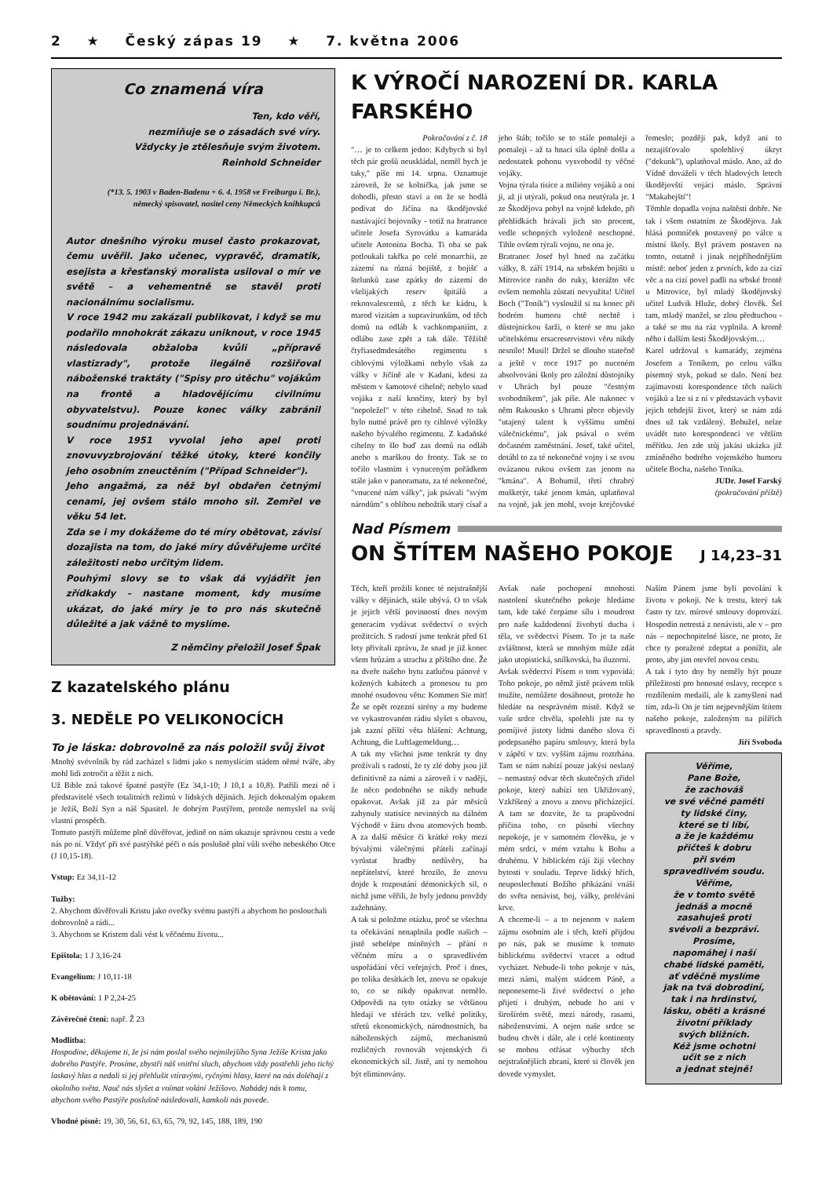2 ★ Český zápas 19 ★ 7. května 2006
Co znamená víra
Ten, kdo věří,
nezmiňuje se o zásadách své víry.
Vždycky je ztělesňuje svým životem.
Reinhold Schneider
(*13. 5. 1903 v Baden-Badenu + 6. 4. 1958 ve Freiburgu i. Br.),
německý spisovatel, nositel ceny Německých knihkupců
Autor dnešního výroku musel často prokazovat, čemu uvěřil. Jako učenec, vypravěč, dramatik, esejista a křesťanský moralista usiloval o mír ve světě – a vehementně se stavěl proti nacionálnímu socialismu.
V roce 1942 mu zakázali publikovat, i když se mu podařilo mnohokrát zákazu uniknout, v roce 1945 následovala obžaloba kvůli „přípravě vlastizrady", protože ilegálně rozšiřoval náboženské traktáty ("Spisy pro útěchu" vojákům na frontě a hladovějícímu civilnímu obyvatelstvu). Pouze konec války zabránil soudnímu projednávání.
V roce 1951 vyvolal jeho apel proti znovuvyzbrojování těžké útoky, které končily jeho osobním zneuctěním ("Případ Schneider").
Jeho angažmá, za něž byl obdařen četnými cenami, jej ovšem stálo mnoho sil. Zemřel ve věku 54 let.
Zda se i my dokážeme do té míry obětovat, závisí dozajista na tom, do jaké míry důvěřujeme určité záležitosti nebo určitým lidem.
Pouhými slovy se to však dá vyjádřit jen zřídkakdy – nastane moment, kdy musíme ukázat, do jaké míry je to pro nás skutečně důležité a jak vážně to myslíme.
Z němčiny přeložil Josef Špak
Z kazatelského plánu
3. NEDĚLE PO VELIKONOCÍCH
To je láska: dobrovolně za nás položil svůj život
Mnohý svévolník by rád zacházel s lidmi jako s nemyslícím stádem němé tváře, aby mohl lidi zotročit a těžit z nich.
Už Bible zná takové špatné pastýře (Ez 34,1-10; J 10,1 a 10,8). Patřili mezi ně i představitelé všech totalitních režimů v lidských dějinách. Jejich dokonalým opakem je Ježíš, Boží Syn a náš Spasitel. Je dobrým Pastýřem, protože nemyslel na svůj vlastní prospěch.
Tomuto pastýři můžeme plně důvěřovat, jedině on nám ukazuje správnou cestu a vede nás po ní. Vždyť při své pastýřské péči o nás poslušně plní vůli svého nebeského Otce (J 10,15-18).
Vstup: Ez 34,11-12
Tužby:
2. Abychom důvěřovali Kristu jako ovečky svému pastýři a abychom ho poslouchali dobrovolně a rádi...
3. Abychom se Kristem dali vést k věčnému životu...
Epištola: 1 J 3,16-24
Evangelium: J 10,11-18
K obětování: 1 P 2,24-25
Závěrečné čtení: např. Ž 23
Modlitba:
Hospodine, děkujeme ti, že jsi nám poslal svého nejmilejšího Syna Ježíše Krista jako dobrého Pastýře. Prosíme, zbystři náš vnitřní sluch, abychom vždy postřehli jeho tichý laskavý hlas a nedali si jej přehlušit vtíravými, ryčnými hlasy, které na nás doléhají z okolního světa. Nauč nás slyšet a vnímat volání Ježíšovo. Nabádej nás k tomu, abychom svého Pastýře poslušně následovali, kamkoli nás povede.
Vhodné písně: 19, 30, 56, 61, 63, 65, 79, 92, 145, 188, 189, 190
K VÝROČÍ NAROZENÍ DR. KARLA FARSKÉHO
Pokračování z č. 18
"… je to celkem jedno: Kdybych si byl těch pár grošů neuskládal, neměl bych je taky," píše mi 14. srpna. Oznamuje zároveň, že se kolnička, jak jsme se dohodli, přesto staví a on že se hodlá podívat do Jičína na škodějovské nastávající bojovníky - totiž na bratrance učitele Josefa Syrovátku a kamaráda učitele Antonína Bocha. Ti oba se pak potloukali takřka po celé monarchii, ze zázemí na různá bojiště, z bojišť a štelunků zase zpátky do zázemí do všelijakých reserv špitálů a rekonvalescentů, z těch ke kádru, k marod vizitám a supravírunkům, od těch domů na odláb k vachkompaniím, z odlábu zase zpět a tak dále. Těžiště čtyřiasedmdesátého regimentu s cihlovými výložkami nebylo však za války v Jičíně ale v Kadani, kdesi za městem v šamotové cihelně; nebylo snad vojáka z naší končiny, který by byl "nepoležel" v této cihelně. Snad to tak bylo nutné právě pro ty cihlové výložky našeho bývalého regimentu. Z kadaňské cihelny to šlo buď zas domů na odláb anebo s marškou do fronty. Tak se to točilo vlastním i vynuceným pořádkem stále jako v panoramatu, za té nekonečné, "vnucené nám války", jak psávali "svým národům" s oblibou nebožtík starý císař a jeho štáb; točilo se to stále pomaleji a pomaleji - až ta hnací síla úplně došla a nedostatek pohonu vysvobodil ty věčné vojáky.
Vojna týrala tisíce a milióny vojáků a oni ji, až ji utýrali, pokud ona neutýrala je. I ze Škodějova pobyl na vojně kdekdo, při přehlídkách brávali jich sto procent, vedle schopných vyloženě neschopné. Tihle ovšem týrali vojnu, ne ona je.
Bratranec Josef byl hned na začátku války, 8. září 1914, na srbském bojišti u Mitrovice raněn do ruky, kterážto věc ovšem nemohla zůstati nevyužita! Učitel Boch ("Toník") vysloužil si na konec při bodrém humoru chtě nechtě i důstojnickou šarži, o které se mu jako učitelskému ersacreservistovi věru nikdy nesnilo! Musil! Držel se dlouho statečně a ještě v roce 1917 po nuceném absolvování školy pro záložní důstojníky v Uhrách byl pouze "čestným svobodníkem", jak píše. Ale nakonec v něm Rakousko s Uhrami přece objevily "utajený talent k vyššímu umění válečnickému", jak psával o svém dočasném zaměstnání. Josef, také učitel, dotáhl to za té nekonečné vojny i se svou ovázanou rukou ovšem zas jenom na "kmána". A Bohumil, třetí chrabrý mušketýr, také jenom kmán, uplatňoval na vojně, jak jen mohl, svoje krejčovské řemeslo; později pak, když ani to nezajišťovalo spolehlivý úkryt ("dekunk"), uplatňoval máslo. Ano, až do Vídně dováželi v těch hladových letech škodějovští vojáci máslo. Správní "Makabejští"!
Těmhle dopadla vojna naštěstí dobře. Ne tak i všem ostatním ze Škodějova. Jak hlásá pomníček postavený po válce u místní školy. Byl právem postaven na tomto, ostatně i jinak nejpříhodnějším místě: neboť jeden z prvních, kdo za cizí věc a na cizí povel padli na srbské frontě u Mitrovice, byl mladý škodějovský učitel Ludvik Hluže, dobrý člověk. Šel tam, mladý manžel, se zlou předtuchou - a také se mu na ráz vyplnila. A kromě něho i dalším šesti Škodějovským…
Karel udržoval s kamarády, zejména Josefem a Toníkem, po celou válku písemný styk, pokud se dalo. Není bez zajímavosti korespondence těch našich vojáků a lze si z ní v představách vybavit jejich tehdejší život, který se nám zdá dnes už tak vzdálený. Bohužel, nelze uvádět tuto korespondenci ve větším měřítku. Jen zde stůj jakási ukázka již zmíněného bodrého vojenského humoru učitele Bocha, našeho Toníka.
JUDr. Josef Farský
(pokračování příště)
Nad Písmem
ON ŠTÍTEM NAŠEHO POKOJE
J 14,23–31
Těch, kteří prožili konec té nejstrašnější války v dějinách, stále ubývá. O to však je jejich větší povinností dnes novým generacím vydávat svědectví o svých prožitcích. S radostí jsme tenkrát před 61 lety přivítali zprávu, že snad je již konec všem hrůzám a strachu z příštího dne. Že na dveře našeho bytu zatlučou pánové v kožených kabátech a pronesou tu pro mnohé osudovou větu: Kommen Sie mit! Že se opět rozezní sirény a my budeme ve vykastrovaném rádiu slyšet s obavou, jak zazní příští věta hlášení: Achtung, Achtung, die Luftlagemeldung…
A tak my všichni jsme tenkrát ty dny prožívali s radostí, že ty zlé doby jsou již definitivně za námi a zároveň i v naději, že něco podobného se nikdy nebude opakovat. Avšak již za pár měsíců zahynuly statisíce nevinných na dálném Východě v žáru dvou atomových bomb. A za další měsíce či krátké roky mezi bývalými válečnými přáteli začínají vyrůstat hradby nedůvěry, ba nepřátelství, které hrozilo, že znovu dojde k rozpoutání démonických sil, o nichž jsme věřili, že byly jednou provždy zažehnány.
A tak si položme otázku, proč se všechna ta očekávání nenaplnila podle našich – jistě sebelépe míněných – přání o věčném míru a o spravedlivém uspořádání věcí veřejných. Proč i dnes, po tolika desítkách let, znovu se opakuje to, co se nikdy opakovat nemělo. Odpovědi na tyto otázky se většinou hledají ve sférách tzv. velké politiky, střetů ekonomických, národnostních, ba náboženských zájmů, mechanismů rozličných rovnováh vojenských či ekonomických sil. Jistě, ani ty nemohou být eliminovány.
Avšak naše pochopení mnohosti nastolení skutečného pokoje hledáme tam, kde také čerpáme sílu i moudrost pro naše každodenní živobytí ducha i těla, ve svědectví Písem. To je ta naše zvláštnost, která se mnohým může zdát jako utopistická, snílkovská, ba iluzorní.
Avšak svědectví Písem o tom vypovídá: Toho pokoje, po němž jistě právem tolik toužíte, nemůžete dosáhnout, protože ho hledáte na nesprávném místě. Když se vaše srdce chvěla, spolehli jste na ty pomíjivé jistoty lidmi daného slova či podepsaného papíru smlouvy, která byla v zápětí v tzv. vyšším zájmu roztrhána. Tam se nám nabízí pouze jakýsi neslaný – nemastný odvar těch skutečných zřídel pokoje, který nabízí ten Ukřižovaný, Vzkříšený a znovu a znovu přicházející. A tam se dozvíte, že ta prapůvodní příčina toho, co působí všechny nepokoje, je v samotném člověku, je v mém srdci, v mém vztahu k Bohu a druhému. V biblickém ráji žijí všechny bytosti v souladu. Teprve lidský hřích, neuposlechnutí Božího přikázání vnáší do světa nenávist, boj, války, prolévání krve.
A chceme-li – a to nejenom v našem zájmu osobním ale i těch, kteří přijdou po nás, pak se musíme k tomuto biblickému svědectví vracet a odtud vycházet. Nebude-li toho pokoje v nás, mezi námi, malým stádcem Páně, a neponeseme-li živé svědectví o jeho přijetí i druhým, nebude ho ani v širošírém světě, mezi národy, rasami, náboženstvími. A nejen naše srdce se budou chvět i dále, ale i celé kontinenty se mohou otřásat výbuchy těch nejstrašnějších zbraní, které si člověk jen dovede vymyslet.
Naším Pánem jsme byli povoláni k životu v pokoji. Ne k trestu, který tak často ty tzv. mírové smlouvy doprovází. Hospodin netrestá z nenávisti, ale v – pro nás – nepochopitelné lásce, ne proto, že chce ty poražené zdeptat a ponížit, ale proto, aby jim otevřel novou cestu.
A tak i tyto dny by neměly být pouze příležitostí pro honosné oslavy, recepce s rozdílením medailí, ale k zamyšlení nad tím, zda-li On je tím nejpevnějším štítem našeho pokoje, založeným na pilířích spravedlnosti a pravdy.
Jiří Svoboda
Věříme,
Pane Bože,
že zachováš
ve své věčné paměti
ty lidské činy,
které se ti líbí,
a že je každému
přičteš k dobru
při svém
spravedlivém soudu.
Věříme,
že v tomto světě
jednáš a mocně
zasahuješ proti
svévoli a bezpráví.
Prosíme,
napomáhej i naší
chabé lidské paměti,
ať vděčně myslíme
jak na tvá dobrodiní,
tak i na hrdinství,
lásku, oběti a krásné
životní příklady
svých bližních.
Kéž jsme ochotni
učit se z nich
a jednat stejně!